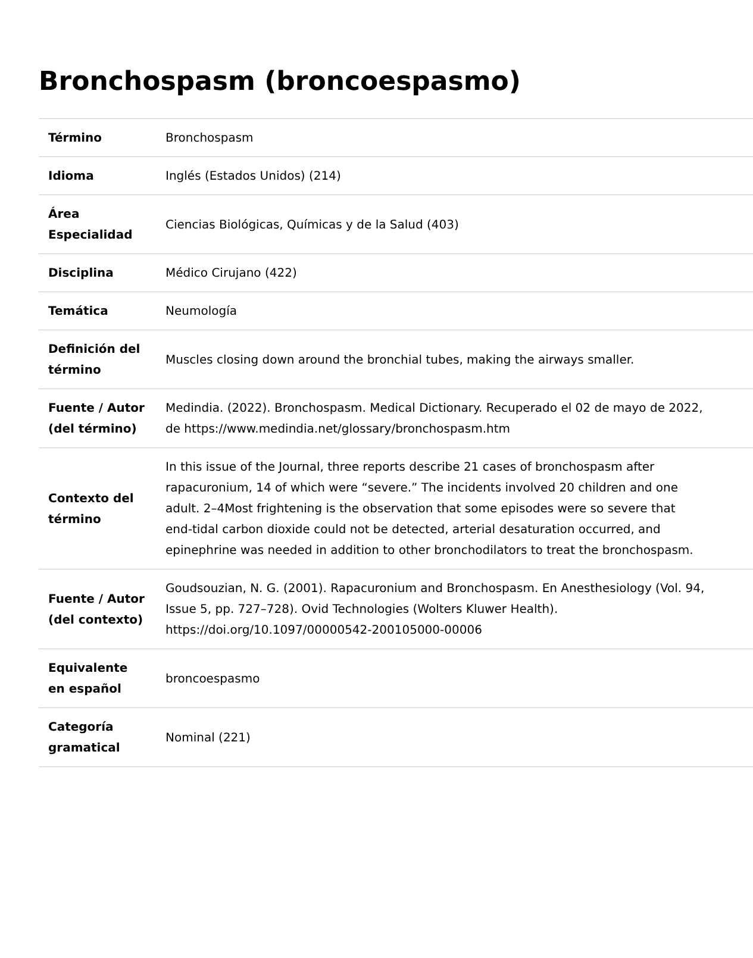Bronchospasm (broncoespasmo)
| Término | Bronchospasm |
| Idioma | Inglés (Estados Unidos) (214) |
| Área Especialidad | Ciencias Biológicas, Químicas y de la Salud (403) |
| Disciplina | Médico Cirujano (422) |
| Temática | Neumología |
| Definición del término | Muscles closing down around the bronchial tubes, making the airways smaller. |
| Fuente / Autor (del término) | Medindia. (2022). Bronchospasm. Medical Dictionary. Recuperado el 02 de mayo de 2022, de https://www.medindia.net/glossary/bronchospasm.htm |
| Contexto del término | In this issue of the Journal, three reports describe 21 cases of bronchospasm after rapacuronium, 14 of which were “severe.” The incidents involved 20 children and one adult. 2–4Most frightening is the observation that some episodes were so severe that end-tidal carbon dioxide could not be detected, arterial desaturation occurred, and epinephrine was needed in addition to other bronchodilators to treat the bronchospasm. |
| Fuente / Autor (del contexto) | Goudsouzian, N. G. (2001). Rapacuronium and Bronchospasm. En Anesthesiology (Vol. 94, Issue 5, pp. 727–728). Ovid Technologies (Wolters Kluwer Health). https://doi.org/10.1097/00000542-200105000-00006 |
| Equivalente en español | broncoespasmo |
| Categoría gramatical | Nominal (221) |